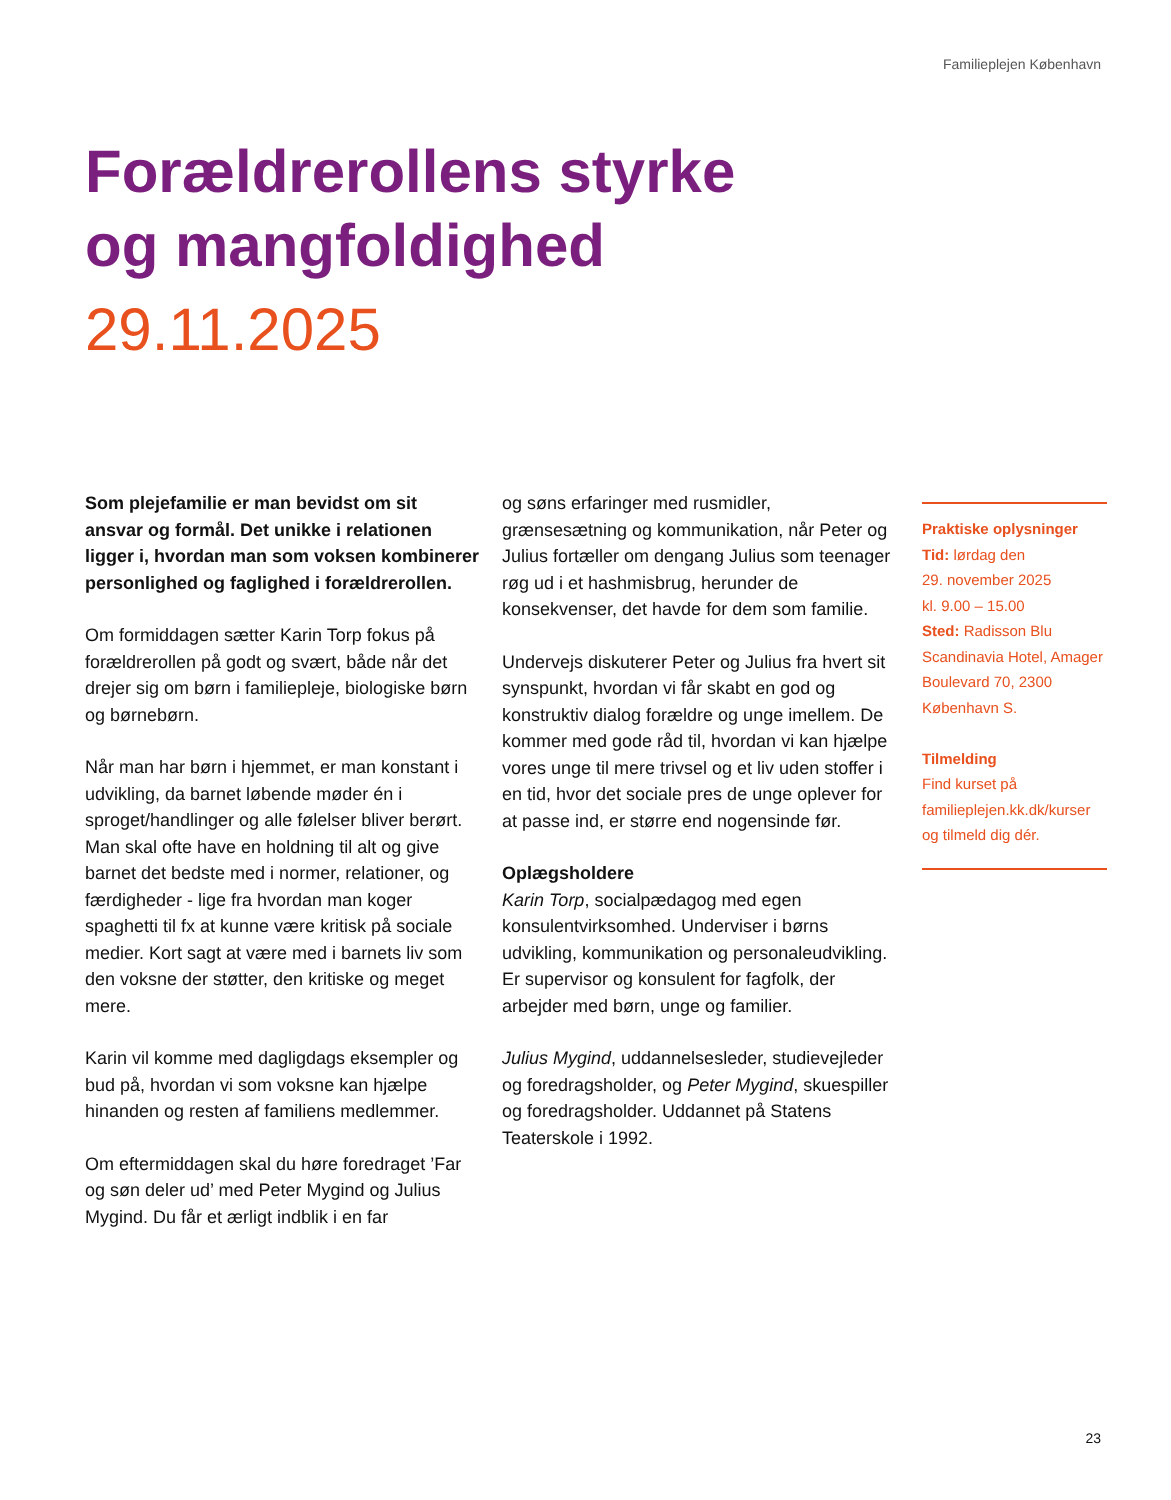Familieplejen København
Forældrerollens styrke
og mangfoldighed
29.11.2025
Som plejefamilie er man bevidst om sit ansvar og formål. Det unikke i relationen ligger i, hvordan man som voksen kombinerer personlighed og faglighed i forældrerollen.
Om formiddagen sætter Karin Torp fokus på forældrerollen på godt og svært, både når det drejer sig om børn i familiepleje, biologiske børn og børnebørn.
Når man har børn i hjemmet, er man konstant i udvikling, da barnet løbende møder én i sproget/handlinger og alle følelser bliver berørt. Man skal ofte have en holdning til alt og give barnet det bedste med i normer, relationer, og færdigheder - lige fra hvordan man koger spaghetti til fx at kunne være kritisk på sociale medier. Kort sagt at være med i barnets liv som den voksne der støtter, den kritiske og meget mere.
Karin vil komme med dagligdags eksempler og bud på, hvordan vi som voksne kan hjælpe hinanden og resten af familiens medlemmer.
Om eftermiddagen skal du høre foredraget ’Far og søn deler ud’ med Peter Mygind og Julius Mygind. Du får et ærligt indblik i en far
og søns erfaringer med rusmidler, grænsesætning og kommunikation, når Peter og Julius fortæller om dengang Julius som teenager røg ud i et hashmisbrug, herunder de konsekvenser, det havde for dem som familie.
Undervejs diskuterer Peter og Julius fra hvert sit synspunkt, hvordan vi får skabt en god og konstruktiv dialog forældre og unge imellem. De kommer med gode råd til, hvordan vi kan hjælpe vores unge til mere trivsel og et liv uden stoffer i en tid, hvor det sociale pres de unge oplever for at passe ind, er større end nogensinde før.
Oplægsholdere
Karin Torp, socialpædagog med egen konsulentvirksomhed. Underviser i børns udvikling, kommunikation og personaleudvikling. Er supervisor og konsulent for fagfolk, der arbejder med børn, unge og familier.
Julius Mygind, uddannelsesleder, studievejleder og foredragsholder, og Peter Mygind, skuespiller og foredragsholder. Uddannet på Statens Teaterskole i 1992.
Praktiske oplysninger
Tid: lørdag den
29. november 2025
kl. 9.00 – 15.00
Sted: Radisson Blu Scandinavia Hotel, Amager Boulevard 70, 2300 København S.
Tilmelding
Find kurset på familieplejen.kk.dk/kurser og tilmeld dig dér.
23